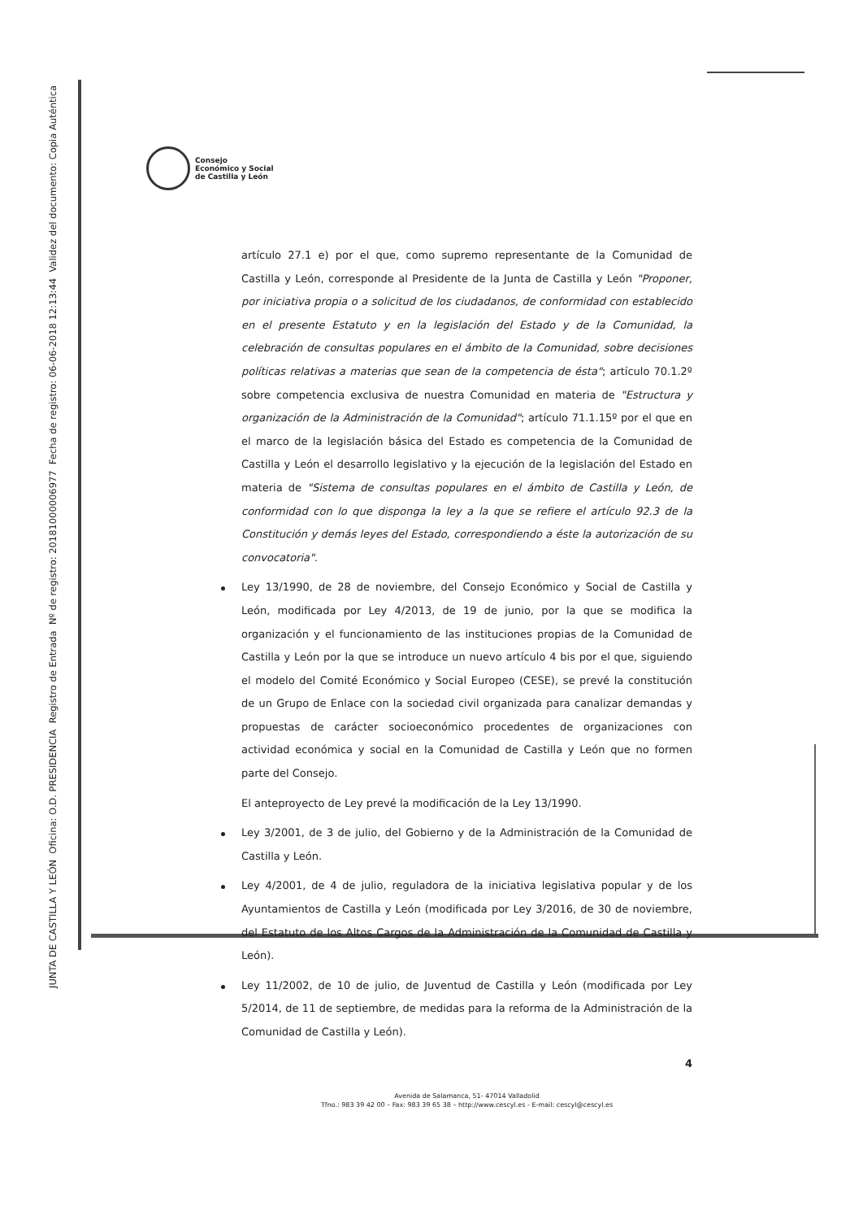JUNTA DE CASTILLA Y LEÓN Oficina: O.D. PRESIDENCIA Registro de Entrada Nº de registro: 20181000006977 Fecha de registro: 06-06-2018 12:13:44 Validez del documento: Copia Auténtica
Consejo
Económico y Social
de Castilla y León
artículo 27.1 e) por el que, como supremo representante de la Comunidad de Castilla y León, corresponde al Presidente de la Junta de Castilla y León "Proponer, por iniciativa propia o a solicitud de los ciudadanos, de conformidad con establecido en el presente Estatuto y en la legislación del Estado y de la Comunidad, la celebración de consultas populares en el ámbito de la Comunidad, sobre decisiones políticas relativas a materias que sean de la competencia de ésta"; artículo 70.1.2º sobre competencia exclusiva de nuestra Comunidad en materia de "Estructura y organización de la Administración de la Comunidad"; artículo 71.1.15º por el que en el marco de la legislación básica del Estado es competencia de la Comunidad de Castilla y León el desarrollo legislativo y la ejecución de la legislación del Estado en materia de "Sistema de consultas populares en el ámbito de Castilla y León, de conformidad con lo que disponga la ley a la que se refiere el artículo 92.3 de la Constitución y demás leyes del Estado, correspondiendo a éste la autorización de su convocatoria".
Ley 13/1990, de 28 de noviembre, del Consejo Económico y Social de Castilla y León, modificada por Ley 4/2013, de 19 de junio, por la que se modifica la organización y el funcionamiento de las instituciones propias de la Comunidad de Castilla y León por la que se introduce un nuevo artículo 4 bis por el que, siguiendo el modelo del Comité Económico y Social Europeo (CESE), se prevé la constitución de un Grupo de Enlace con la sociedad civil organizada para canalizar demandas y propuestas de carácter socioeconómico procedentes de organizaciones con actividad económica y social en la Comunidad de Castilla y León que no formen parte del Consejo.
El anteproyecto de Ley prevé la modificación de la Ley 13/1990.
Ley 3/2001, de 3 de julio, del Gobierno y de la Administración de la Comunidad de Castilla y León.
Ley 4/2001, de 4 de julio, reguladora de la iniciativa legislativa popular y de los Ayuntamientos de Castilla y León (modificada por Ley 3/2016, de 30 de noviembre, del Estatuto de los Altos Cargos de la Administración de la Comunidad de Castilla y León).
Ley 11/2002, de 10 de julio, de Juventud de Castilla y León (modificada por Ley 5/2014, de 11 de septiembre, de medidas para la reforma de la Administración de la Comunidad de Castilla y León).
4
Avenida de Salamanca, 51- 47014 Valladolid
Tfno.: 983 39 42 00 – Fax: 983 39 65 38 – http://www.cescyl.es - E-mail: cescyl@cescyl.es